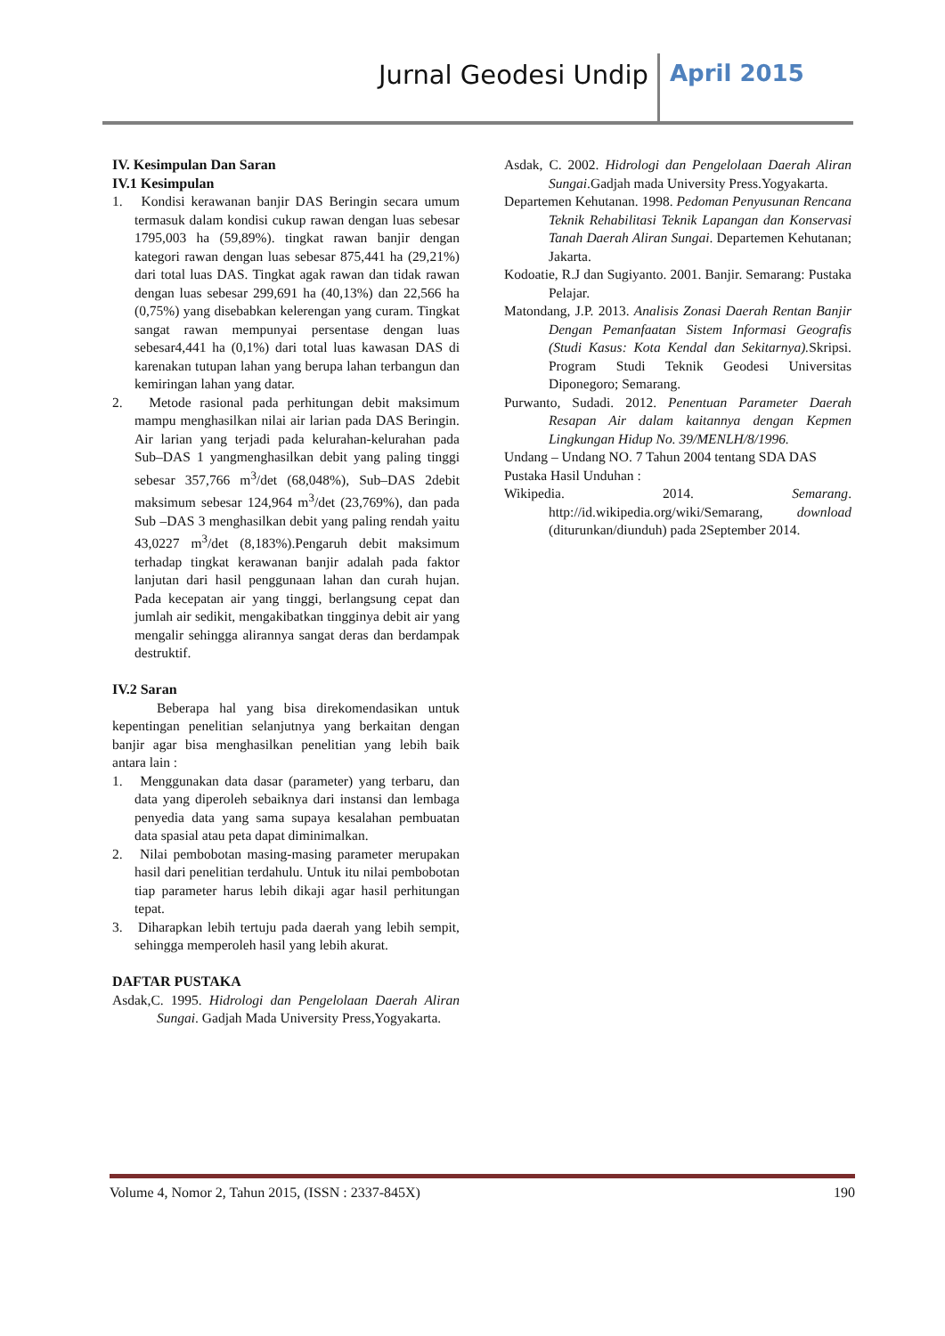Jurnal Geodesi Undip April 2015
IV. Kesimpulan Dan Saran
IV.1 Kesimpulan
1. Kondisi kerawanan banjir DAS Beringin secara umum termasuk dalam kondisi cukup rawan dengan luas sebesar 1795,003 ha (59,89%). tingkat rawan banjir dengan kategori rawan dengan luas sebesar 875,441 ha (29,21%) dari total luas DAS. Tingkat agak rawan dan tidak rawan dengan luas sebesar 299,691 ha (40,13%) dan 22,566 ha (0,75%) yang disebabkan kelerengan yang curam. Tingkat sangat rawan mempunyai persentase dengan luas sebesar4,441 ha (0,1%) dari total luas kawasan DAS di karenakan tutupan lahan yang berupa lahan terbangun dan kemiringan lahan yang datar.
2. Metode rasional pada perhitungan debit maksimum mampu menghasilkan nilai air larian pada DAS Beringin. Air larian yang terjadi pada kelurahan-kelurahan pada Sub–DAS 1 yangmenghasilkan debit yang paling tinggi sebesar 357,766 m<sup>3</sup>/det (68,048%), Sub–DAS 2debit maksimum sebesar 124,964 m<sup>3</sup>/det (23,769%), dan pada Sub –DAS 3 menghasilkan debit yang paling rendah yaitu 43,0227 m<sup>3</sup>/det (8,183%).Pengaruh debit maksimum terhadap tingkat kerawanan banjir adalah pada faktor lanjutan dari hasil penggunaan lahan dan curah hujan. Pada kecepatan air yang tinggi, berlangsung cepat dan jumlah air sedikit, mengakibatkan tingginya debit air yang mengalir sehingga alirannya sangat deras dan berdampak destruktif.
IV.2 Saran
Beberapa hal yang bisa direkomendasikan untuk kepentingan penelitian selanjutnya yang berkaitan dengan banjir agar bisa menghasilkan penelitian yang lebih baik antara lain :
1. Menggunakan data dasar (parameter) yang terbaru, dan data yang diperoleh sebaiknya dari instansi dan lembaga penyedia data yang sama supaya kesalahan pembuatan data spasial atau peta dapat diminimalkan.
2. Nilai pembobotan masing-masing parameter merupakan hasil dari penelitian terdahulu. Untuk itu nilai pembobotan tiap parameter harus lebih dikaji agar hasil perhitungan tepat.
3. Diharapkan lebih tertuju pada daerah yang lebih sempit, sehingga memperoleh hasil yang lebih akurat.
DAFTAR PUSTAKA
Asdak,C. 1995. Hidrologi dan Pengelolaan Daerah Aliran Sungai. Gadjah Mada University Press,Yogyakarta.
Asdak, C. 2002. Hidrologi dan Pengelolaan Daerah Aliran Sungai.Gadjah mada University Press.Yogyakarta.
Departemen Kehutanan. 1998. Pedoman Penyusunan Rencana Teknik Rehabilitasi Teknik Lapangan dan Konservasi Tanah Daerah Aliran Sungai. Departemen Kehutanan; Jakarta.
Kodoatie, R.J dan Sugiyanto. 2001. Banjir. Semarang: Pustaka Pelajar.
Matondang, J.P. 2013. Analisis Zonasi Daerah Rentan Banjir Dengan Pemanfaatan Sistem Informasi Geografis (Studi Kasus: Kota Kendal dan Sekitarnya). Skripsi. Program Studi Teknik Geodesi Universitas Diponegoro; Semarang.
Purwanto, Sudadi. 2012. Penentuan Parameter Daerah Resapan Air dalam kaitannya dengan Kepmen Lingkungan Hidup No. 39/MENLH/8/1996.
Undang – Undang NO. 7 Tahun 2004 tentang SDA DAS
Pustaka Hasil Unduhan :
Wikipedia. 2014. Semarang. http://id.wikipedia.org/wiki/Semarang, download (diturunkan/diunduh) pada 2September 2014.
Volume 4, Nomor 2, Tahun 2015, (ISSN : 2337-845X) 190